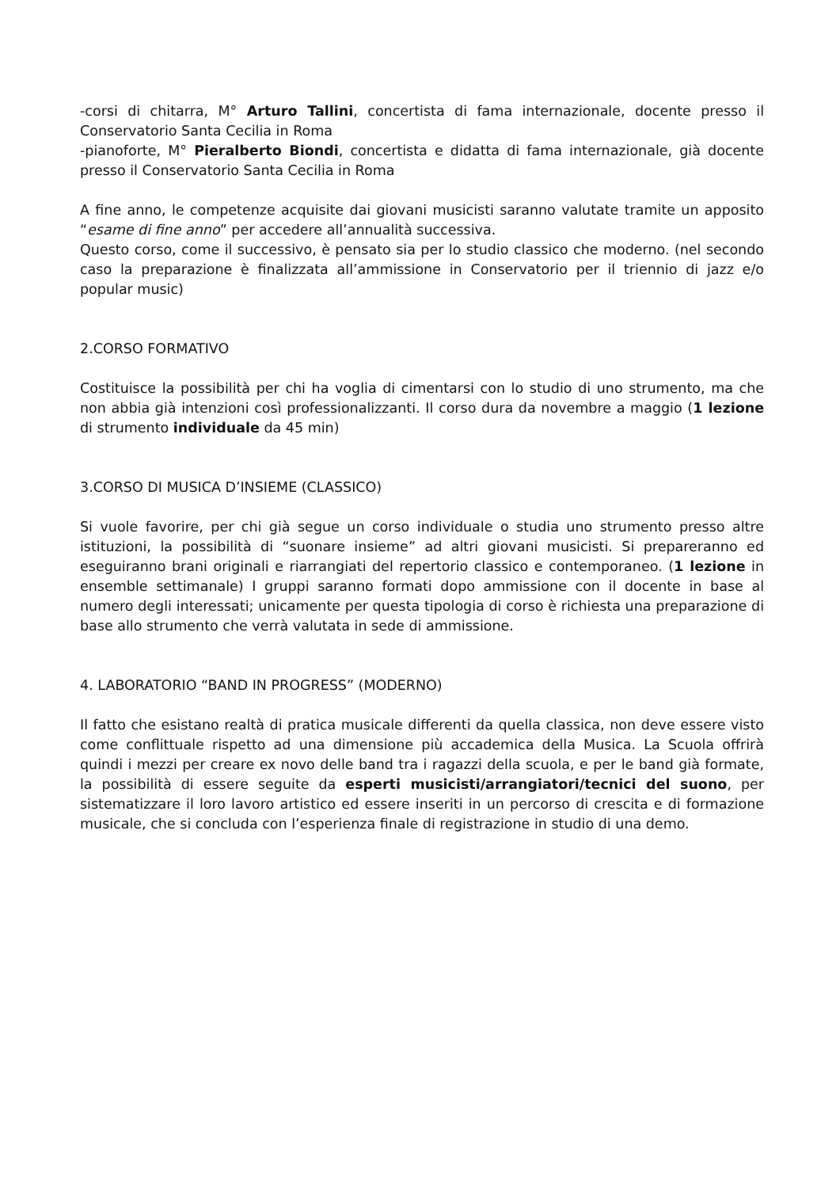-corsi di chitarra, M° Arturo Tallini, concertista di fama internazionale, docente presso il Conservatorio Santa Cecilia in Roma
-pianoforte, M° Pieralberto Biondi, concertista e didatta di fama internazionale, già docente presso il Conservatorio Santa Cecilia in Roma
A fine anno, le competenze acquisite dai giovani musicisti saranno valutate tramite un apposito “esame di fine anno” per accedere all’annualità successiva.
Questo corso, come il successivo, è pensato sia per lo studio classico che moderno. (nel secondo caso la preparazione è finalizzata all’ammissione in Conservatorio per il triennio di jazz e/o popular music)
2.CORSO FORMATIVO
Costituisce la possibilità per chi ha voglia di cimentarsi con lo studio di uno strumento, ma che non abbia già intenzioni così professionalizzanti. Il corso dura da novembre a maggio (1 lezione di strumento individuale da 45 min)
3.CORSO DI MUSICA D’INSIEME (CLASSICO)
Si vuole favorire, per chi già segue un corso individuale o studia uno strumento presso altre istituzioni, la possibilità di “suonare insieme” ad altri giovani musicisti. Si prepareranno ed eseguiranno brani originali e riarrangiati del repertorio classico e contemporaneo. (1 lezione in ensemble settimanale) I gruppi saranno formati dopo ammissione con il docente in base al numero degli interessati; unicamente per questa tipologia di corso è richiesta una preparazione di base allo strumento che verrà valutata in sede di ammissione.
4. LABORATORIO “BAND IN PROGRESS” (MODERNO)
Il fatto che esistano realtà di pratica musicale differenti da quella classica, non deve essere visto come conflittuale rispetto ad una dimensione più accademica della Musica. La Scuola offrirà quindi i mezzi per creare ex novo delle band tra i ragazzi della scuola, e per le band già formate, la possibilità di essere seguite da esperti musicisti/arrangiatori/tecnici del suono, per sistematizzare il loro lavoro artistico ed essere inseriti in un percorso di crescita e di formazione musicale, che si concluda con l’esperienza finale di registrazione in studio di una demo.